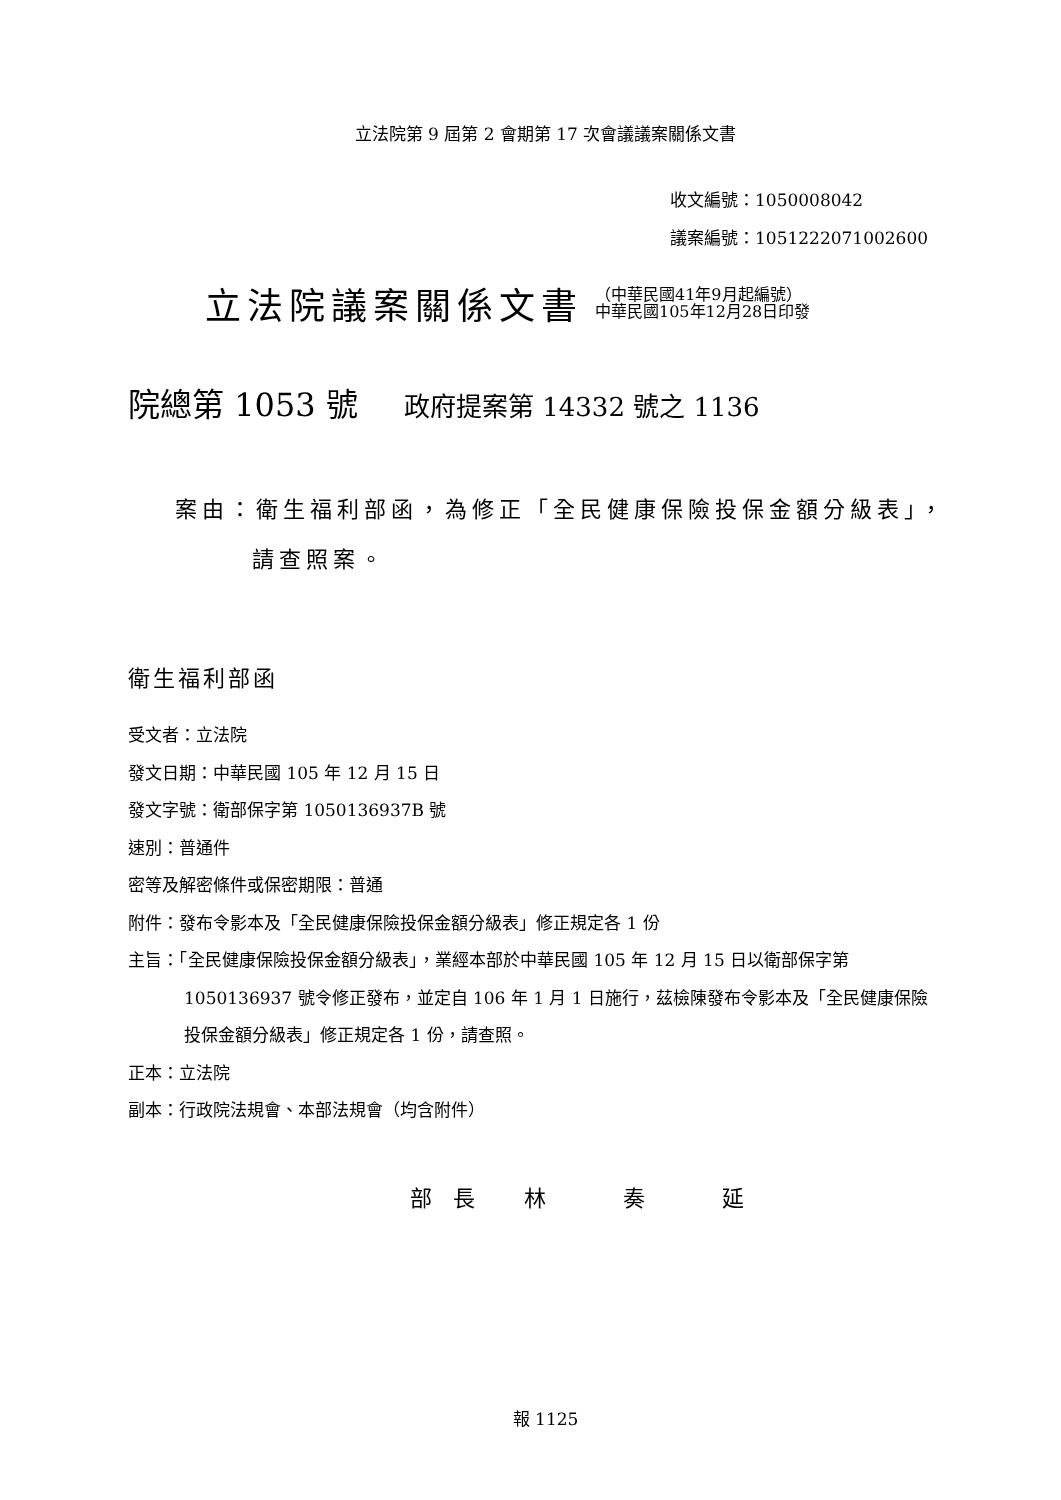立法院第 9 屆第 2 會期第 17 次會議議案關係文書
收文編號：1050008042
議案編號：1051222071002600
立法院議案關係文書
（中華民國41年9月起編號）
中華民國105年12月28日印發
院總第 1053 號 政府提案第 14332 號之 1136
案由：衛生福利部函，為修正「全民健康保險投保金額分級表」，請查照案。
衛生福利部函
受文者：立法院
發文日期：中華民國 105 年 12 月 15 日
發文字號：衛部保字第 1050136937B 號
速別：普通件
密等及解密條件或保密期限：普通
附件：發布令影本及「全民健康保險投保金額分級表」修正規定各 1 份
主旨：「全民健康保險投保金額分級表」，業經本部於中華民國 105 年 12 月 15 日以衛部保字第 1050136937 號令修正發布，並定自 106 年 1 月 1 日施行，茲檢陳發布令影本及「全民健康保險投保金額分級表」修正規定各 1 份，請查照。
正本：立法院
副本：行政院法規會、本部法規會（均含附件）
部 長 林 奏 延
報 1125